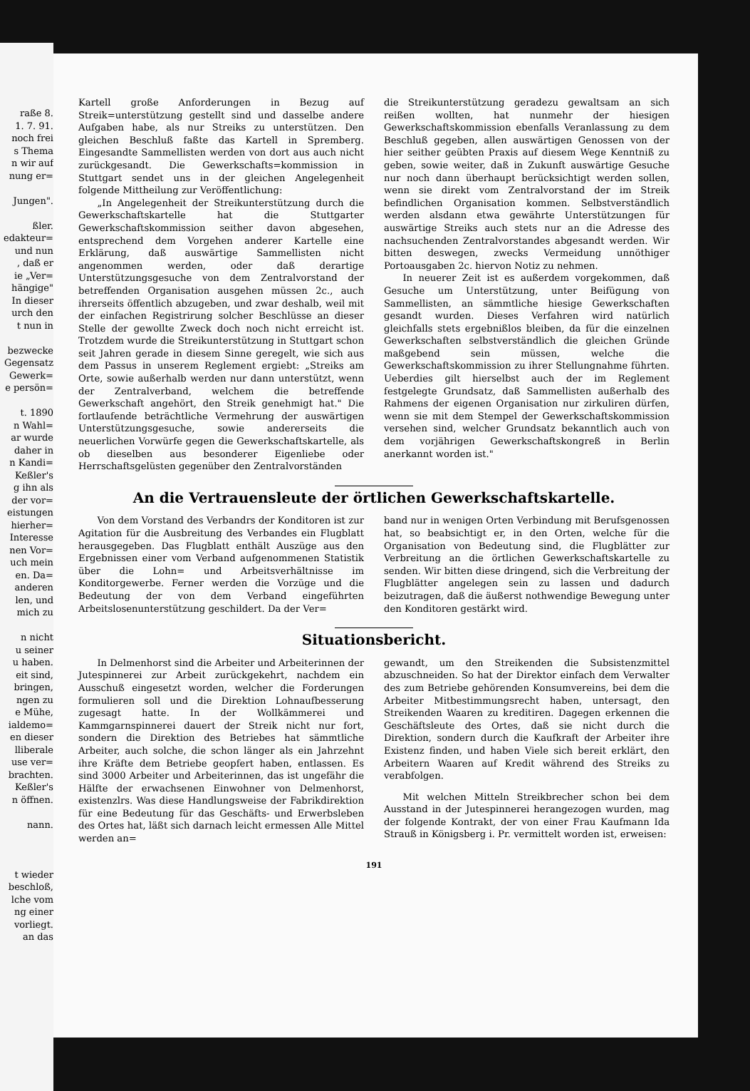raße 8.
1. 7. 91.
noch frei
s Thema
n wir auf
nung er=
Jungen".
ßler.
edakteur=
und nun
, daß er
ie „Ver=
hängige"
In dieser
urch den
t nun in
bezwecke
Gegensatz
Gewerk=
e persön=
t. 1890
n Wahl=
ar wurde
daher in
n Kandi=
Keßler's
g ihn als
der vor=
eistungen
hierher=
Interesse
nen Vor=
uch mein
en. Da=
anderen
len, und
mich zu
n nicht
u seiner
u haben.
eit sind,
bringen,
ngen zu
e Mühe,
ialdemo=
en dieser
lliberale
use ver=
brachten.
Keßler's
n öffnen.
nann.
t wieder
beschloß,
lche vom
ng einer
vorliegt.
an das
Kartell große Anforderungen in Bezug auf Streik=unterstützung gestellt sind und dasselbe andere Aufgaben habe, als nur Streiks zu unterstützen. Den gleichen Beschluß faßte das Kartell in Spremberg. Eingesandte Sammellisten werden von dort aus auch nicht zurückgesandt. Die Gewerkschafts=kommission in Stuttgart sendet uns in der gleichen Angelegenheit folgende Mittheilung zur Veröffentlichung:
„In Angelegenheit der Streikunterstützung durch die Gewerkschaftskartelle hat die Stuttgarter Gewerkschaftskommission seither davon abgesehen, entsprechend dem Vorgehen anderer Kartelle eine Erklärung, daß auswärtige Sammellisten nicht angenommen werden, oder daß derartige Unterstützungsgesuche von dem Zentralvorstand der betreffenden Organisation ausgehen müssen 2c., auch ihrerseits öffentlich abzugeben, und zwar deshalb, weil mit der einfachen Registrirung solcher Beschlüsse an dieser Stelle der gewollte Zweck doch noch nicht erreicht ist. Trotzdem wurde die Streikunterstützung in Stuttgart schon seit Jahren gerade in diesem Sinne geregelt, wie sich aus dem Passus in unserem Reglement ergiebt: „Streiks am Orte, sowie außerhalb werden nur dann unterstützt, wenn der Zentralverband, welchem die betreffende Gewerkschaft angehört, den Streik genehmigt hat." Die fortlaufende beträchtliche Vermehrung der auswärtigen Unterstützungsgesuche, sowie andererseits die neuerlichen Vorwürfe gegen die Gewerkschaftskartelle, als ob dieselben aus besonderer Eigenliebe oder Herrschaftsgelüsten gegenüber den Zentralvorständen
die Streikunterstützung geradezu gewaltsam an sich reißen wollten, hat nunmehr der hiesigen Gewerkschaftskommission ebenfalls Veranlassung zu dem Beschluß gegeben, allen auswärtigen Genossen von der hier seither geübten Praxis auf diesem Wege Kenntniß zu geben, sowie weiter, daß in Zukunft auswärtige Gesuche nur noch dann überhaupt berücksichtigt werden sollen, wenn sie direkt vom Zentralvorstand der im Streik befindlichen Organisation kommen. Selbstverständlich werden alsdann etwa gewährte Unterstützungen für auswärtige Streiks auch stets nur an die Adresse des nachsuchenden Zentralvorstandes abgesandt werden. Wir bitten deswegen, zwecks Vermeidung unnöthiger Portoausgaben 2c. hiervon Notiz zu nehmen.
In neuerer Zeit ist es außerdem vorgekommen, daß Gesuche um Unterstützung, unter Beifügung von Sammellisten, an sämmtliche hiesige Gewerkschaften gesandt wurden. Dieses Verfahren wird natürlich gleichfalls stets ergebnißlos bleiben, da für die einzelnen Gewerkschaften selbstverständlich die gleichen Gründe maßgebend sein müssen, welche die Gewerkschaftskommission zu ihrer Stellungnahme führten. Ueberdies gilt hierselbst auch der im Reglement festgelegte Grundsatz, daß Sammellisten außerhalb des Rahmens der eigenen Organisation nur zirkuliren dürfen, wenn sie mit dem Stempel der Gewerkschaftskommission versehen sind, welcher Grundsatz bekanntlich auch von dem vorjährigen Gewerkschaftskongreß in Berlin anerkannt worden ist."
An die Vertrauensleute der örtlichen Gewerkschaftskartelle.
Von dem Vorstand des Verbandrs der Konditoren ist zur Agitation für die Ausbreitung des Verbandes ein Flugblatt herausgegeben. Das Flugblatt enthält Auszüge aus den Ergebnissen einer vom Verband aufgenommenen Statistik über die Lohn= und Arbeitsverhältnisse im Konditorgewerbe. Ferner werden die Vorzüge und die Bedeutung der von dem Verband eingeführten Arbeitslosenunterstützung geschildert. Da der Ver=
band nur in wenigen Orten Verbindung mit Berufsgenossen hat, so beabsichtigt er, in den Orten, welche für die Organisation von Bedeutung sind, die Flugblätter zur Verbreitung an die örtlichen Gewerkschaftskartelle zu senden. Wir bitten diese dringend, sich die Verbreitung der Flugblätter angelegen sein zu lassen und dadurch beizutragen, daß die äußerst nothwendige Bewegung unter den Konditoren gestärkt wird.
Situationsbericht.
In Delmenhorst sind die Arbeiter und Arbeiterinnen der Jutespinnerei zur Arbeit zurückgekehrt, nachdem ein Ausschuß eingesetzt worden, welcher die Forderungen formulieren soll und die Direktion Lohnaufbesserung zugesagt hatte. In der Wollkämmerei und Kammgarnspinnerei dauert der Streik nicht nur fort, sondern die Direktion des Betriebes hat sämmtliche Arbeiter, auch solche, die schon länger als ein Jahrzehnt ihre Kräfte dem Betriebe geopfert haben, entlassen. Es sind 3000 Arbeiter und Arbeiterinnen, das ist ungefähr die Hälfte der erwachsenen Einwohner von Delmenhorst, existenzlrs. Was diese Handlungsweise der Fabrikdirektion für eine Bedeutung für das Geschäfts- und Erwerbsleben des Ortes hat, läßt sich darnach leicht ermessen Alle Mittel werden an=
gewandt, um den Streikenden die Subsistenzmittel abzuschneiden. So hat der Direktor einfach dem Verwalter des zum Betriebe gehörenden Konsumvereins, bei dem die Arbeiter Mitbestimmungsrecht haben, untersagt, den Streikenden Waaren zu kreditiren. Dagegen erkennen die Geschäftsleute des Ortes, daß sie nicht durch die Direktion, sondern durch die Kaufkraft der Arbeiter ihre Existenz finden, und haben Viele sich bereit erklärt, den Arbeitern Waaren auf Kredit während des Streiks zu verabfolgen.
Mit welchen Mitteln Streikbrecher schon bei dem Ausstand in der Jutespinnerei herangezogen wurden, mag der folgende Kontrakt, der von einer Frau Kaufmann Ida Strauß in Königsberg i. Pr. vermittelt worden ist, erweisen:
191